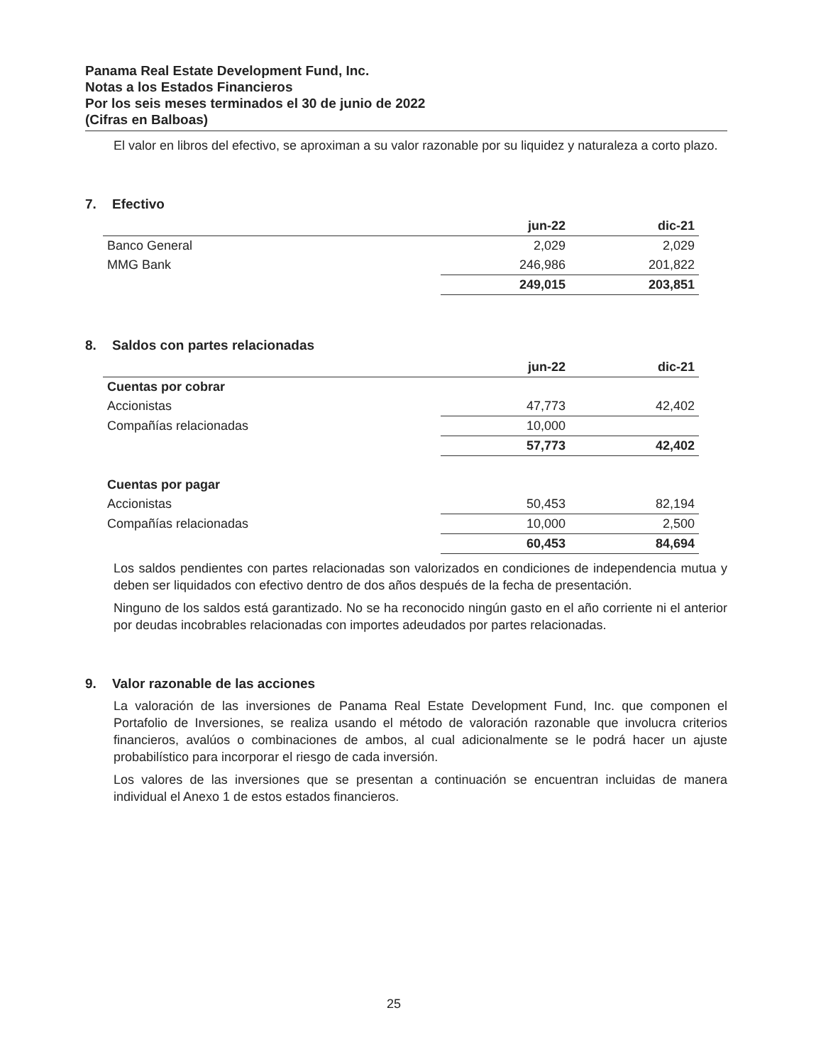Panama Real Estate Development Fund, Inc.
Notas a los Estados Financieros
Por los seis meses terminados el 30 de junio de 2022
(Cifras en Balboas)
El valor en libros del efectivo, se aproximan a su valor razonable por su liquidez y naturaleza a corto plazo.
7. Efectivo
| | jun-22 | dic-21 |
| --- | --- | --- |
| Banco General | 2,029 | 2,029 |
| MMG Bank | 246,986 | 201,822 |
| | 249,015 | 203,851 |
8. Saldos con partes relacionadas
| | jun-22 | dic-21 |
| --- | --- | --- |
| Cuentas por cobrar | | |
| Accionistas | 47,773 | 42,402 |
| Compañías relacionadas | 10,000 | |
| | 57,773 | 42,402 |
| Cuentas por pagar | | |
| Accionistas | 50,453 | 82,194 |
| Compañías relacionadas | 10,000 | 2,500 |
| | 60,453 | 84,694 |
Los saldos pendientes con partes relacionadas son valorizados en condiciones de independencia mutua y deben ser liquidados con efectivo dentro de dos años después de la fecha de presentación.
Ninguno de los saldos está garantizado. No se ha reconocido ningún gasto en el año corriente ni el anterior por deudas incobrables relacionadas con importes adeudados por partes relacionadas.
9. Valor razonable de las acciones
La valoración de las inversiones de Panama Real Estate Development Fund, Inc. que componen el Portafolio de Inversiones, se realiza usando el método de valoración razonable que involucra criterios financieros, avalúos o combinaciones de ambos, al cual adicionalmente se le podrá hacer un ajuste probabilístico para incorporar el riesgo de cada inversión.
Los valores de las inversiones que se presentan a continuación se encuentran incluidas de manera individual el Anexo 1 de estos estados financieros.
25